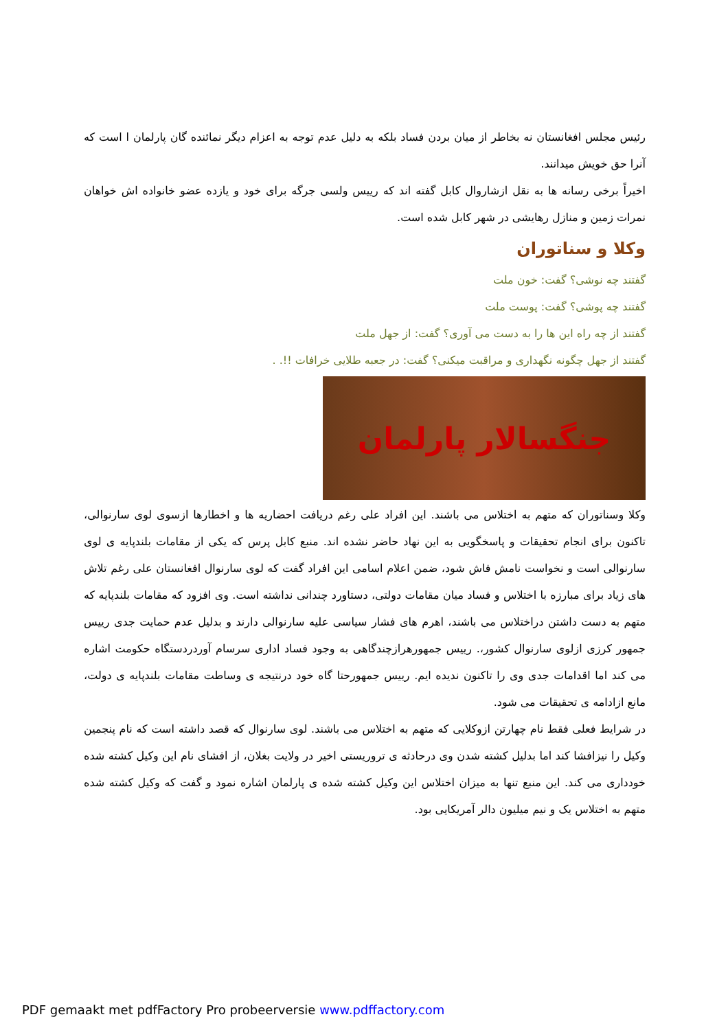رئیس مجلس افغانستان نه بخاطر از میان بردن فساد بلکه به دلیل عدم توجه به اعزام دیگر نمائنده گان پارلمان ا است که آنرا حق خویش میدانند.
اخیراً برخی رسانه ها به نقل ازشاروال کابل گفته اند که رییس ولسی جرگه برای خود و یازده عضو خانواده اش خواهان نمرات زمین و منازل رهایشی در شهر کابل شده است.
وکلا و سناتوران
گفتند چه نوشی؟ گفت: خون ملت
گفتند چه پوشی؟ گفت: پوست ملت
گفتند از چه راه این ها را به دست می آوری؟ گفت: از جهل ملت
گفتند از جهل چگونه نگهداری و مراقبت میکنی؟ گفت: در جعبه طلایی خرافات !!. .
جنگسالار پارلمان
وکلا وسناتوران که متهم به اختلاس می باشند. این افراد علی رغم دریافت احضاریه ها و اخطارها ازسوی لوی سارنوالی، تاکنون برای انجام تحقیقات و پاسخگویی به این نهاد حاضر نشده اند. منبع کابل پرس که یکی از مقامات بلندپایه ی لوی سارنوالی است و نخواست نامش فاش شود، ضمن اعلام اسامی این افراد گفت که لوی سارنوال افغانستان علی رغم تلاش های زیاد برای مبارزه با اختلاس و فساد میان مقامات دولتی، دستاورد چندانی نداشته است. وی افزود که مقامات بلندپایه که متهم به دست داشتن دراختلاس می باشند، اهرم های فشار سیاسی علیه سارنوالی دارند و بدلیل عدم حمایت جدی رییس جمهور کرزی ازلوی سارنوال کشور،. رییس جمهورهرازچندگاهی به وجود فساد اداری سرسام آوردردستگاه حکومت اشاره می کند اما اقدامات جدی وی را تاکنون ندیده ایم. رییس جمهورحتا گاه خود درنتیجه ی وساطت مقامات بلندپایه ی دولت، مانع ازادامه ی تحقیقات می شود.
در شرایط فعلی فقط نام چهارتن ازوکلایی که متهم به اختلاس می باشند. لوی سارنوال که قصد داشته است که نام پنجمین وکیل را نیزافشا کند اما بدلیل کشته شدن وی درحادثه ی تروریستی اخیر در ولایت بغلان، از افشای نام این وکیل کشته شده خودداری می کند. این منبع تنها به میزان اختلاس این وکیل کشته شده ی پارلمان اشاره نمود و گفت که وکیل کشته شده متهم به اختلاس یک و نیم میلیون دالر آمریکایی بود.
PDF gemaakt met pdfFactory Pro probeerversie www.pdffactory.com